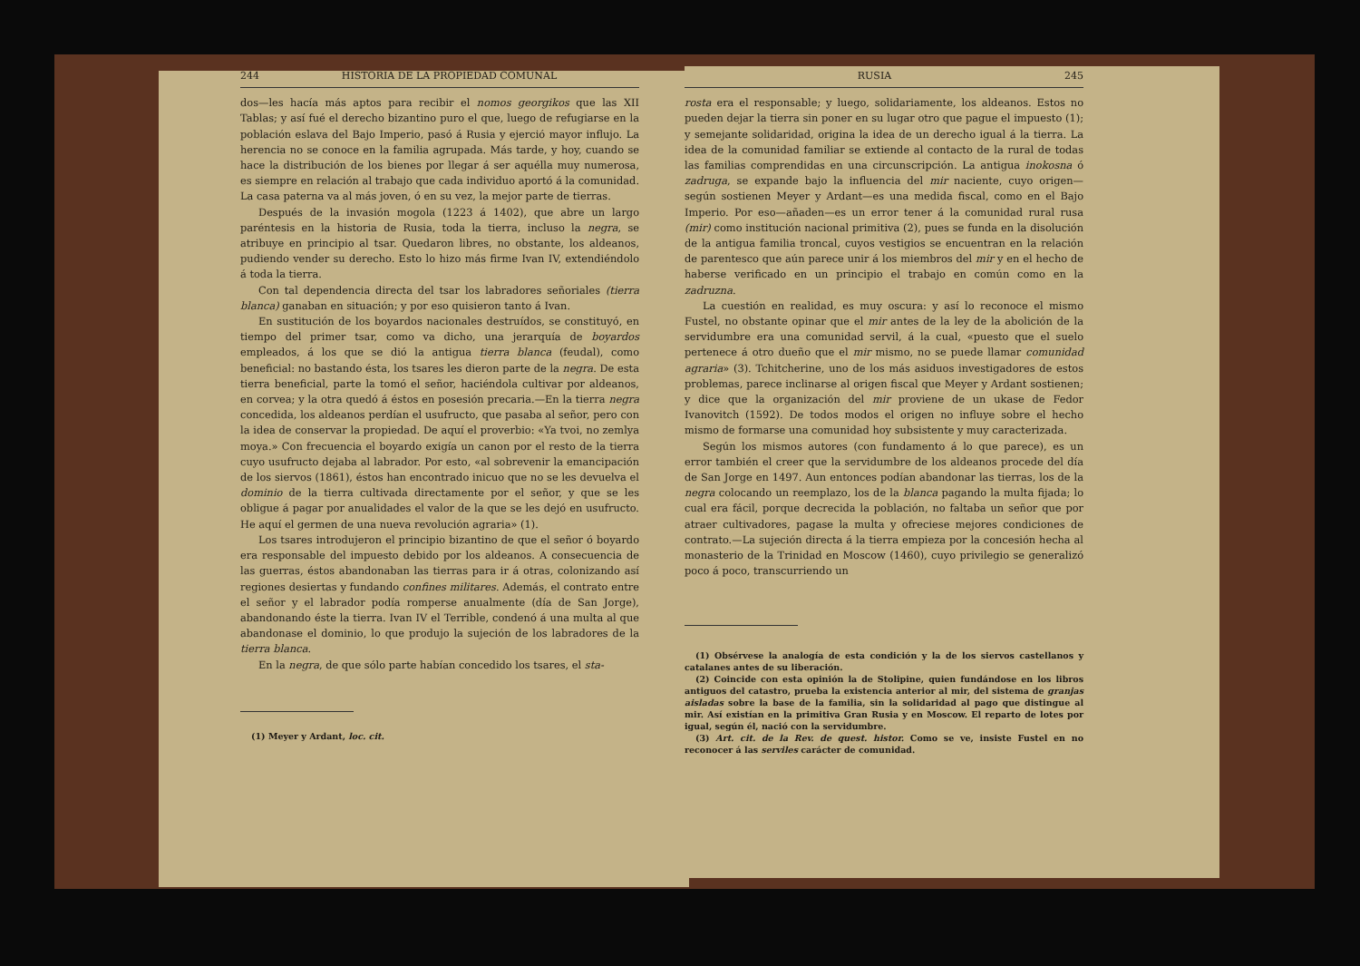244 HISTORIA DE LA PROPIEDAD COMUNAL
dos—les hacía más aptos para recibir el nomos georgikos que las XII Tablas; y así fué el derecho bizantino puro el que, luego de refugiarse en la población eslava del Bajo Imperio, pasó á Rusia y ejerció mayor influjo. La herencia no se conoce en la familia agrupada. Más tarde, y hoy, cuando se hace la distribución de los bienes por llegar á ser aquélla muy numerosa, es siempre en relación al trabajo que cada individuo aportó á la comunidad. La casa paterna va al más joven, ó en su vez, la mejor parte de tierras.
Después de la invasión mogola (1223 á 1402), que abre un largo paréntesis en la historia de Rusia, toda la tierra, incluso la negra, se atribuye en principio al tsar. Quedaron libres, no obstante, los aldeanos, pudiendo vender su derecho. Esto lo hizo más firme Ivan IV, extendiéndolo á toda la tierra.
Con tal dependencia directa del tsar los labradores señoriales (tierra blanca) ganaban en situación; y por eso quisieron tanto á Ivan.
En sustitución de los boyardos nacionales destruídos, se constituyó, en tiempo del primer tsar, como va dicho, una jerarquía de boyardos empleados, á los que se dió la antigua tierra blanca (feudal), como beneficial: no bastando ésta, los tsares les dieron parte de la negra. De esta tierra beneficial, parte la tomó el señor, haciéndola cultivar por aldeanos, en corvea; y la otra quedó á éstos en posesión precaria.—En la tierra negra concedida, los aldeanos perdían el usufructo, que pasaba al señor, pero con la idea de conservar la propiedad. De aquí el proverbio: «Ya tvoi, no zemlya moya.» Con frecuencia el boyardo exigía un canon por el resto de la tierra cuyo usufructo dejaba al labrador. Por esto, «al sobrevenir la emancipación de los siervos (1861), éstos han encontrado inicuo que no se les devuelva el dominio de la tierra cultivada directamente por el señor, y que se les obligue á pagar por anualidades el valor de la que se les dejó en usufructo. He aquí el germen de una nueva revolución agraria» (1).
Los tsares introdujeron el principio bizantino de que el señor ó boyardo era responsable del impuesto debido por los aldeanos. A consecuencia de las guerras, éstos abandonaban las tierras para ir á otras, colonizando así regiones desiertas y fundando confines militares. Además, el contrato entre el señor y el labrador podía romperse anualmente (día de San Jorge), abandonando éste la tierra. Ivan IV el Terrible, condenó á una multa al que abandonase el dominio, lo que produjo la sujeción de los labradores de la tierra blanca.
En la negra, de que sólo parte habían concedido los tsares, el sta-
(1) Meyer y Ardant, loc. cit.
RUSIA 245
rosta era el responsable; y luego, solidariamente, los aldeanos. Estos no pueden dejar la tierra sin poner en su lugar otro que pague el impuesto (1); y semejante solidaridad, origina la idea de un derecho igual á la tierra. La idea de la comunidad familiar se extiende al contacto de la rural de todas las familias comprendidas en una circunscripción. La antigua inokosna ó zadruga, se expande bajo la influencia del mir naciente, cuyo origen—según sostienen Meyer y Ardant—es una medida fiscal, como en el Bajo Imperio. Por eso—añaden—es un error tener á la comunidad rural rusa (mir) como institución nacional primitiva (2), pues se funda en la disolución de la antigua familia troncal, cuyos vestigios se encuentran en la relación de parentesco que aún parece unir á los miembros del mir y en el hecho de haberse verificado en un principio el trabajo en común como en la zadruzna.
La cuestión en realidad, es muy oscura: y así lo reconoce el mismo Fustel, no obstante opinar que el mir antes de la ley de la abolición de la servidumbre era una comunidad servil, á la cual, «puesto que el suelo pertenece á otro dueño que el mir mismo, no se puede llamar comunidad agraria» (3). Tchitcherine, uno de los más asiduos investigadores de estos problemas, parece inclinarse al origen fiscal que Meyer y Ardant sostienen; y dice que la organización del mir proviene de un ukase de Fedor Ivanovitch (1592). De todos modos el origen no influye sobre el hecho mismo de formarse una comunidad hoy subsistente y muy caracterizada.
Según los mismos autores (con fundamento á lo que parece), es un error también el creer que la servidumbre de los aldeanos procede del día de San Jorge en 1497. Aun entonces podían abandonar las tierras, los de la negra colocando un reemplazo, los de la blanca pagando la multa fijada; lo cual era fácil, porque decrecida la población, no faltaba un señor que por atraer cultivadores, pagase la multa y ofreciese mejores condiciones de contrato.—La sujeción directa á la tierra empieza por la concesión hecha al monasterio de la Trinidad en Moscow (1460), cuyo privilegio se generalizó poco á poco, transcurriendo un
(1) Obsérvese la analogía de esta condición y la de los siervos castellanos y catalanes antes de su liberación.
(2) Coincide con esta opinión la de Stolipine, quien fundándose en los libros antiguos del catastro, prueba la existencia anterior al mir, del sistema de granjas aisladas sobre la base de la familia, sin la solidaridad al pago que distingue al mir. Así existían en la primitiva Gran Rusia y en Moscow. El reparto de lotes por igual, según él, nació con la servidumbre.
(3) Art. cit. de la Rev. de quest. histor. Como se ve, insiste Fustel en no reconocer á las serviles carácter de comunidad.